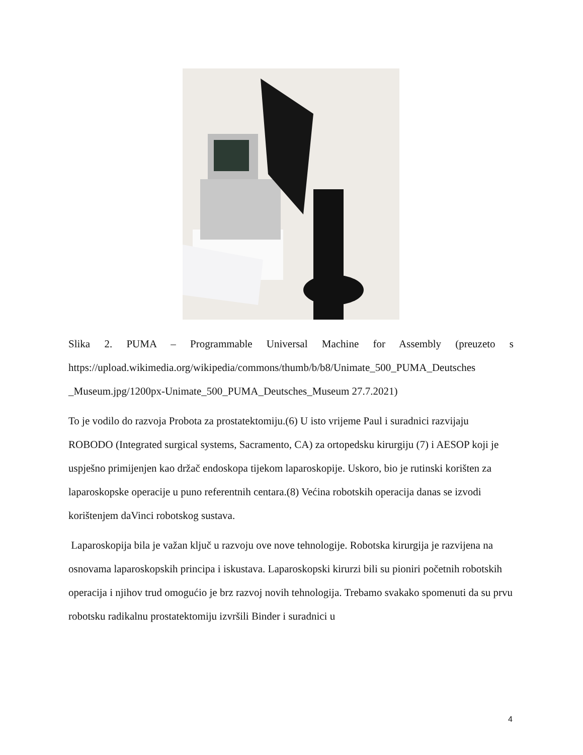Slika 2. PUMA – Programmable Universal Machine for Assembly (preuzeto s https://upload.wikimedia.org/wikipedia/commons/thumb/b/b8/Unimate_500_PUMA_Deutsches _Museum.jpg/1200px-Unimate_500_PUMA_Deutsches_Museum 27.7.2021)
To je vodilo do razvoja Probota za prostatektomiju.(6) U isto vrijeme Paul i suradnici razvijaju ROBODO (Integrated surgical systems, Sacramento, CA) za ortopedsku kirurgiju (7) i AESOP koji je uspješno primijenjen kao držač endoskopa tijekom laparoskopije. Uskoro, bio je rutinski korišten za laparoskopske operacije u puno referentnih centara.(8) Većina robotskih operacija danas se izvodi korištenjem daVinci robotskog sustava.
Laparoskopija bila je važan ključ u razvoju ove nove tehnologije. Robotska kirurgija je razvijena na osnovama laparoskopskih principa i iskustava. Laparoskopski kirurzi bili su pioniri početnih robotskih operacija i njihov trud omogućio je brz razvoj novih tehnologija. Trebamo svakako spomenuti da su prvu robotsku radikalnu prostatektomiju izvršili Binder i suradnici u
4